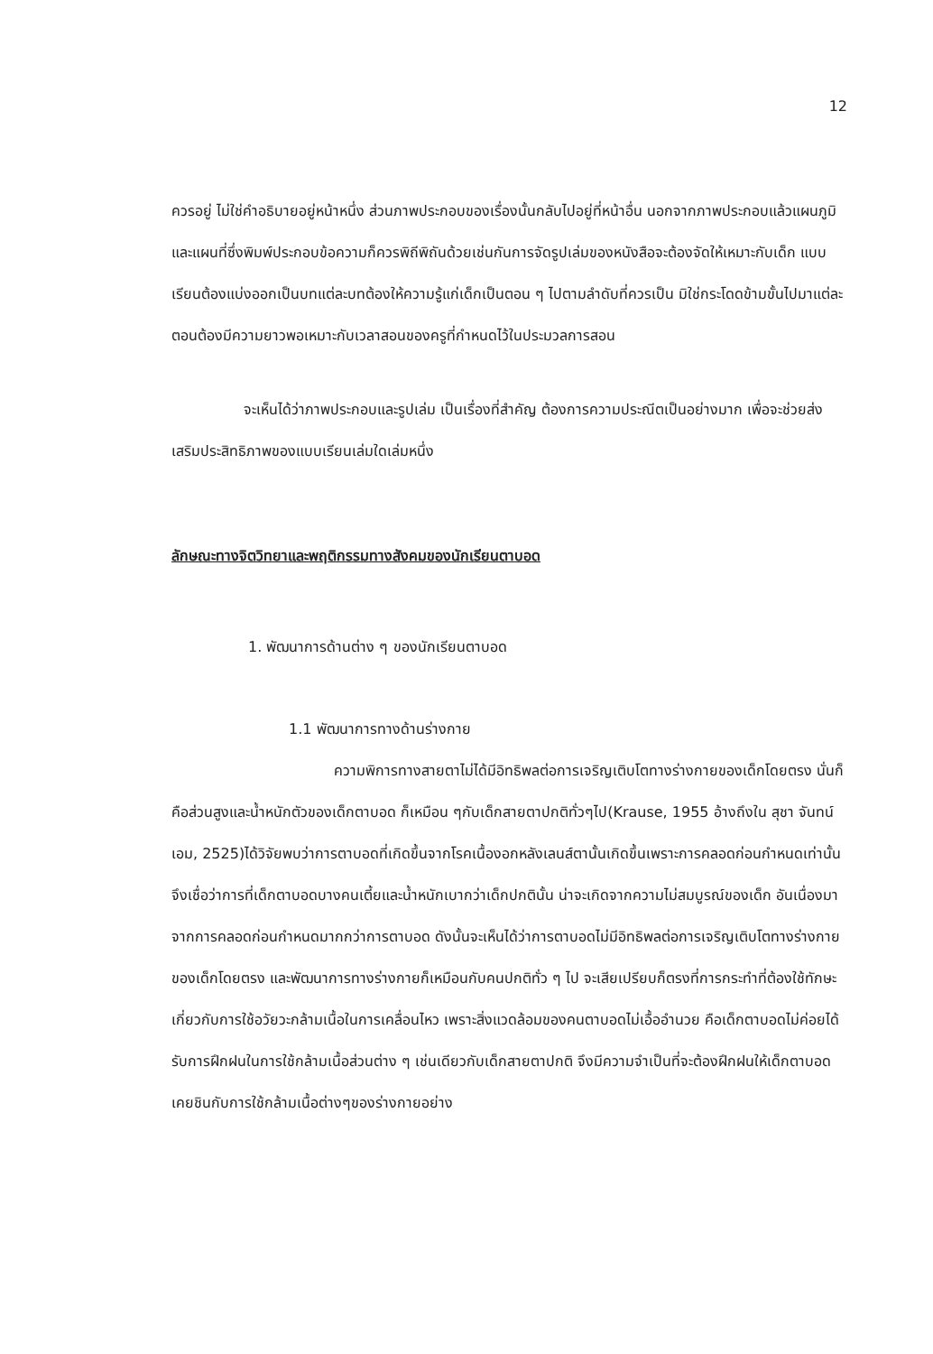12
ควรอยู่ ไม่ใช่คำอธิบายอยู่หน้าหนึ่ง ส่วนภาพประกอบของเรื่องนั้นกลับไปอยู่ที่หน้าอื่น นอกจากภาพประกอบแล้วแผนภูมิและแผนที่ซึ่งพิมพ์ประกอบข้อความก็ควรพิถีพิถันด้วยเช่นกันการจัดรูปเล่มของหนังสือจะต้องจัดให้เหมาะกับเด็ก แบบเรียนต้องแบ่งออกเป็นบทแต่ละบทต้องให้ความรู้แก่เด็กเป็นตอน ๆ ไปตามลำดับที่ควรเป็น มิใช่กระโดดข้ามขั้นไปมาแต่ละตอนต้องมีความยาวพอเหมาะกับเวลาสอนของครูที่กำหนดไว้ในประมวลการสอน
จะเห็นได้ว่าภาพประกอบและรูปเล่ม เป็นเรื่องที่สำคัญ ต้องการความประณีตเป็นอย่างมาก เพื่อจะช่วยส่งเสริมประสิทธิภาพของแบบเรียนเล่มใดเล่มหนึ่ง
ลักษณะทางจิตวิทยาและพฤติกรรมทางสังคมของนักเรียนตาบอด
1. พัฒนาการด้านต่าง ๆ ของนักเรียนตาบอด
1.1 พัฒนาการทางด้านร่างกาย
ความพิการทางสายตาไม่ได้มีอิทธิพลต่อการเจริญเติบโตทางร่างกายของเด็กโดยตรง นั่นก็คือส่วนสูงและน้ำหนักตัวของเด็กตาบอด ก็เหมือน ๆกับเด็กสายตาปกติทั่วๆไป(Krause, 1955 อ้างถึงใน สุชา จันทน์เอม, 2525)ได้วิจัยพบว่าการตาบอดที่เกิดขึ้นจากโรคเนื้องอกหลังเลนส์ตานั้นเกิดขึ้นเพราะการคลอดก่อนกำหนดเท่านั้น จึงเชื่อว่าการที่เด็กตาบอดบางคนเตี้ยและน้ำหนักเบากว่าเด็กปกตินั้น น่าจะเกิดจากความไม่สมบูรณ์ของเด็ก อันเนื่องมาจากการคลอดก่อนกำหนดมากกว่าการตาบอด ดังนั้นจะเห็นได้ว่าการตาบอดไม่มีอิทธิพลต่อการเจริญเติบโตทางร่างกายของเด็กโดยตรง และพัฒนาการทางร่างกายก็เหมือนกับคนปกติทั่ว ๆ ไป จะเสียเปรียบก็ตรงที่การกระทำที่ต้องใช้ทักษะเกี่ยวกับการใช้อวัยวะกล้ามเนื้อในการเคลื่อนไหว เพราะสิ่งแวดล้อมของคนตาบอดไม่เอื้ออำนวย คือเด็กตาบอดไม่ค่อยได้รับการฝึกฝนในการใช้กล้ามเนื้อส่วนต่าง ๆ เช่นเดียวกับเด็กสายตาปกติ จึงมีความจำเป็นที่จะต้องฝึกฝนให้เด็กตาบอดเคยชินกับการใช้กล้ามเนื้อต่างๆของร่างกายอย่าง